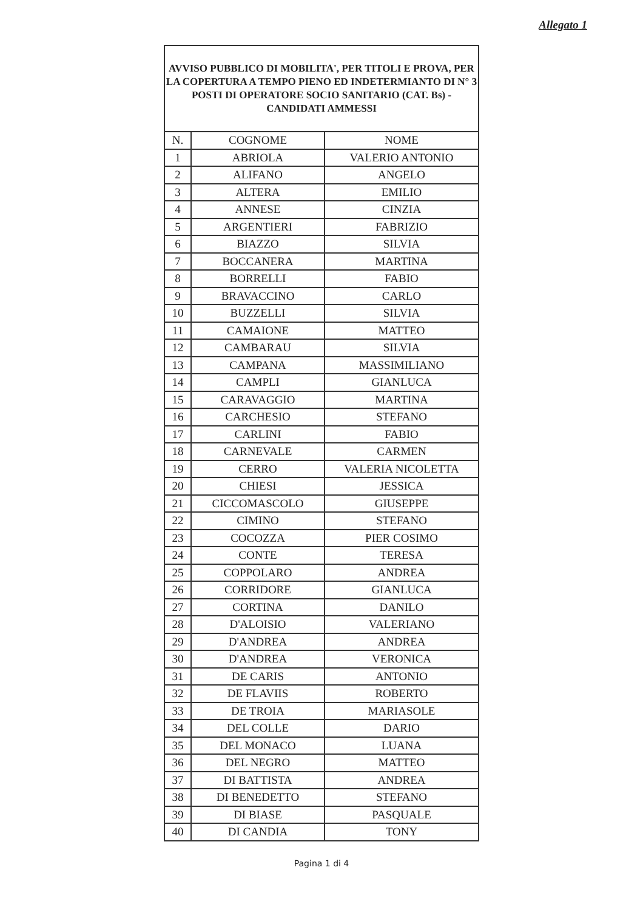Allegato 1
| AVVISO PUBBLICO DI MOBILITA', PER TITOLI E PROVA, PER LA COPERTURA A TEMPO PIENO ED INDETERMIANTO DI N° 3 POSTI DI OPERATORE SOCIO SANITARIO (CAT. Bs) - CANDIDATI AMMESSI | | |
| N. | COGNOME | NOME |
| 1 | ABRIOLA | VALERIO ANTONIO |
| 2 | ALIFANO | ANGELO |
| 3 | ALTERA | EMILIO |
| 4 | ANNESE | CINZIA |
| 5 | ARGENTIERI | FABRIZIO |
| 6 | BIAZZO | SILVIA |
| 7 | BOCCANERA | MARTINA |
| 8 | BORRELLI | FABIO |
| 9 | BRAVACCINO | CARLO |
| 10 | BUZZELLI | SILVIA |
| 11 | CAMAIONE | MATTEO |
| 12 | CAMBARAU | SILVIA |
| 13 | CAMPANA | MASSIMILIANO |
| 14 | CAMPLI | GIANLUCA |
| 15 | CARAVAGGIO | MARTINA |
| 16 | CARCHESIO | STEFANO |
| 17 | CARLINI | FABIO |
| 18 | CARNEVALE | CARMEN |
| 19 | CERRO | VALERIA NICOLETTA |
| 20 | CHIESI | JESSICA |
| 21 | CICCOMASCOLO | GIUSEPPE |
| 22 | CIMINO | STEFANO |
| 23 | COCOZZA | PIER COSIMO |
| 24 | CONTE | TERESA |
| 25 | COPPOLARO | ANDREA |
| 26 | CORRIDORE | GIANLUCA |
| 27 | CORTINA | DANILO |
| 28 | D'ALOISIO | VALERIANO |
| 29 | D'ANDREA | ANDREA |
| 30 | D'ANDREA | VERONICA |
| 31 | DE CARIS | ANTONIO |
| 32 | DE FLAVIIS | ROBERTO |
| 33 | DE TROIA | MARIASOLE |
| 34 | DEL COLLE | DARIO |
| 35 | DEL MONACO | LUANA |
| 36 | DEL NEGRO | MATTEO |
| 37 | DI BATTISTA | ANDREA |
| 38 | DI BENEDETTO | STEFANO |
| 39 | DI BIASE | PASQUALE |
| 40 | DI CANDIA | TONY |
Pagina 1 di 4